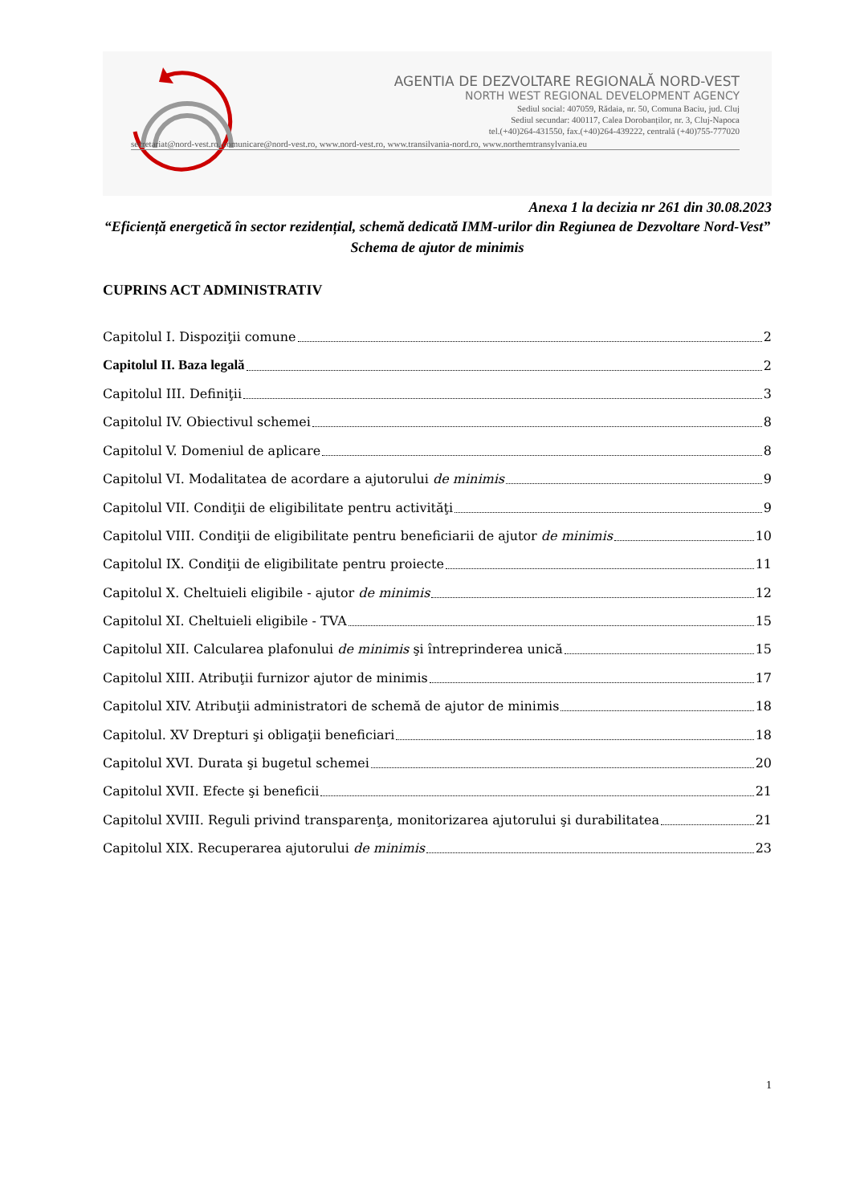AGENTIA DE DEZVOLTARE REGIONALĂ NORD-VEST
NORTH WEST REGIONAL DEVELOPMENT AGENCY
Sediul social: 407059, Rădaia, nr. 50, Comuna Baciu, jud. Cluj
Sediul secundar: 400117, Calea Dorobanților, nr. 3, Cluj-Napoca
tel.(+40)264-431550, fax.(+40)264-439222, centrală (+40)755-777020
secretariat@nord-vest.ro, comunicare@nord-vest.ro, www.nord-vest.ro, www.transilvania-nord.ro, www.northerntransylvania.eu
Anexa 1 la decizia nr 261 din 30.08.2023
“Eficiență energetică în sector rezidențial, schemă dedicată IMM-urilor din Regiunea de Dezvoltare Nord-Vest”
Schema de ajutor de minimis
CUPRINS ACT ADMINISTRATIV
Capitolul I. Dispoziţii comune 2
Capitolul II. Baza legală 2
Capitolul III. Definiţii 3
Capitolul IV. Obiectivul schemei 8
Capitolul V. Domeniul de aplicare 8
Capitolul VI. Modalitatea de acordare a ajutorului de minimis 9
Capitolul VII. Condiţii de eligibilitate pentru activităţi 9
Capitolul VIII. Condiţii de eligibilitate pentru beneficiarii de ajutor de minimis 10
Capitolul IX. Condiţii de eligibilitate pentru proiecte 11
Capitolul X. Cheltuieli eligibile - ajutor de minimis 12
Capitolul XI. Cheltuieli eligibile - TVA 15
Capitolul XII. Calcularea plafonului de minimis şi întreprinderea unică 15
Capitolul XIII. Atribuţii furnizor ajutor de minimis 17
Capitolul XIV. Atribuţii administratori de schemă de ajutor de minimis 18
Capitolul. XV Drepturi şi obligaţii beneficiari 18
Capitolul XVI. Durata şi bugetul schemei 20
Capitolul XVII. Efecte şi beneficii 21
Capitolul XVIII. Reguli privind transparenţa, monitorizarea ajutorului şi durabilitatea 21
Capitolul XIX. Recuperarea ajutorului de minimis 23
1